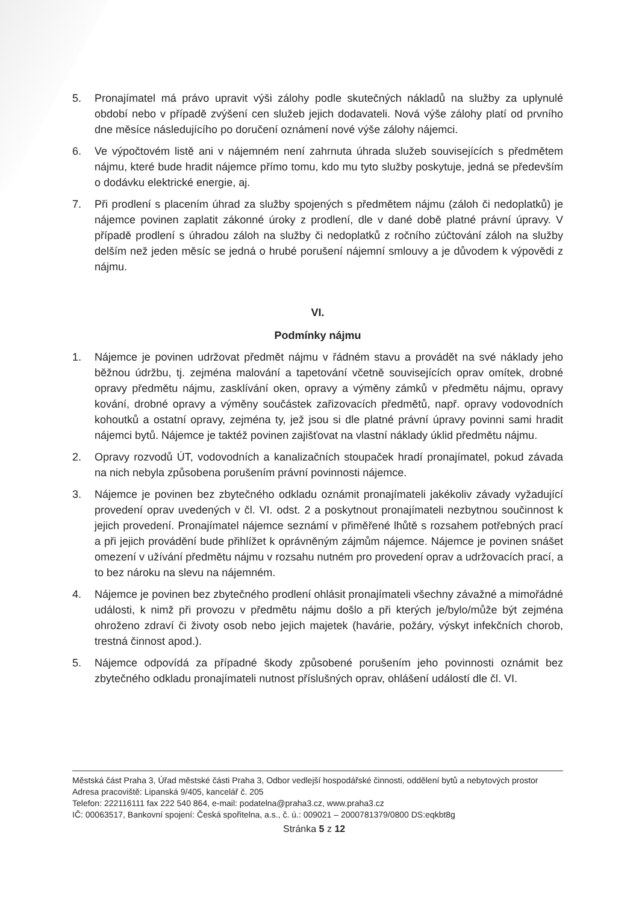5. Pronajímatel má právo upravit výši zálohy podle skutečných nákladů na služby za uplynulé období nebo v případě zvýšení cen služeb jejich dodavateli. Nová výše zálohy platí od prvního dne měsíce následujícího po doručení oznámení nové výše zálohy nájemci.
6. Ve výpočtovém listě ani v nájemném není zahrnuta úhrada služeb souvisejících s předmětem nájmu, které bude hradit nájemce přímo tomu, kdo mu tyto služby poskytuje, jedná se především o dodávku elektrické energie, aj.
7. Při prodlení s placením úhrad za služby spojených s předmětem nájmu (záloh či nedoplatků) je nájemce povinen zaplatit zákonné úroky z prodlení, dle v dané době platné právní úpravy. V případě prodlení s úhradou záloh na služby či nedoplatků z ročního zúčtování záloh na služby delším než jeden měsíc se jedná o hrubé porušení nájemní smlouvy a je důvodem k výpovědi z nájmu.
VI.
Podmínky nájmu
1. Nájemce je povinen udržovat předmět nájmu v řádném stavu a provádět na své náklady jeho běžnou údržbu, tj. zejména malování a tapetování včetně souvisejících oprav omítek, drobné opravy předmětu nájmu, zasklívání oken, opravy a výměny zámků v předmětu nájmu, opravy kování, drobné opravy a výměny součástek zařizovacích předmětů, např. opravy vodovodních kohoutků a ostatní opravy, zejména ty, jež jsou si dle platné právní úpravy povinni sami hradit nájemci bytů. Nájemce je taktéž povinen zajišťovat na vlastní náklady úklid předmětu nájmu.
2. Opravy rozvodů ÚT, vodovodních a kanalizačních stoupaček hradí pronajímatel, pokud závada na nich nebyla způsobena porušením právní povinnosti nájemce.
3. Nájemce je povinen bez zbytečného odkladu oznámit pronajímateli jakékoliv závady vyžadující provedení oprav uvedených v čl. VI. odst. 2 a poskytnout pronajímateli nezbytnou součinnost k jejich provedení. Pronajímatel nájemce seznámí v přiměřené lhůtě s rozsahem potřebných prací a při jejich provádění bude přihlížet k oprávněným zájmům nájemce. Nájemce je povinen snášet omezení v užívání předmětu nájmu v rozsahu nutném pro provedení oprav a udržovacích prací, a to bez nároku na slevu na nájemném.
4. Nájemce je povinen bez zbytečného prodlení ohlásit pronajímateli všechny závažné a mimořádné události, k nimž při provozu v předmětu nájmu došlo a při kterých je/bylo/může být zejména ohroženo zdraví či životy osob nebo jejich majetek (havárie, požáry, výskyt infekčních chorob, trestná činnost apod.).
5. Nájemce odpovídá za případné škody způsobené porušením jeho povinnosti oznámit bez zbytečného odkladu pronajímateli nutnost příslušných oprav, ohlášení událostí dle čl. VI.
Městská část Praha 3, Úřad městské části Praha 3, Odbor vedlejší hospodářské činnosti, oddělení bytů a nebytových prostor
Adresa pracoviště: Lipanská 9/405, kancelář č. 205
Telefon: 222116111 fax 222 540 864, e-mail: podatelna@praha3.cz, www.praha3.cz
IČ: 00063517, Bankovní spojení: Česká spořitelna, a.s., č. ú.: 009021 – 2000781379/0800 DS:eqkbt8g
Stránka 5 z 12